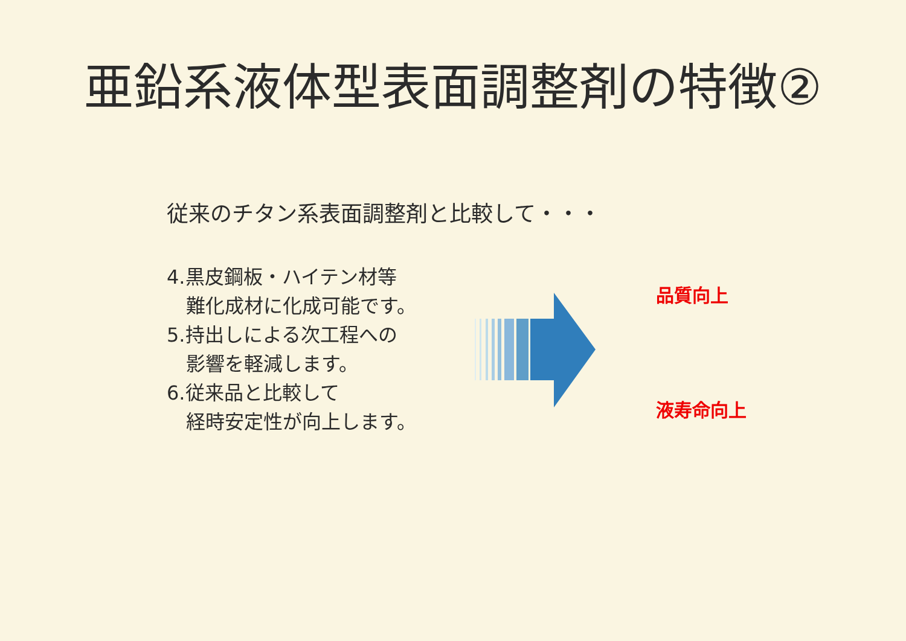亜鉛系液体型表面調整剤の特徴②
従来のチタン系表面調整剤と比較して・・・
4.黒皮鋼板・ハイテン材等
　難化成材に化成可能です。
5.持出しによる次工程への
　影響を軽減します。
6.従来品と比較して
　経時安定性が向上します。
品質向上
液寿命向上